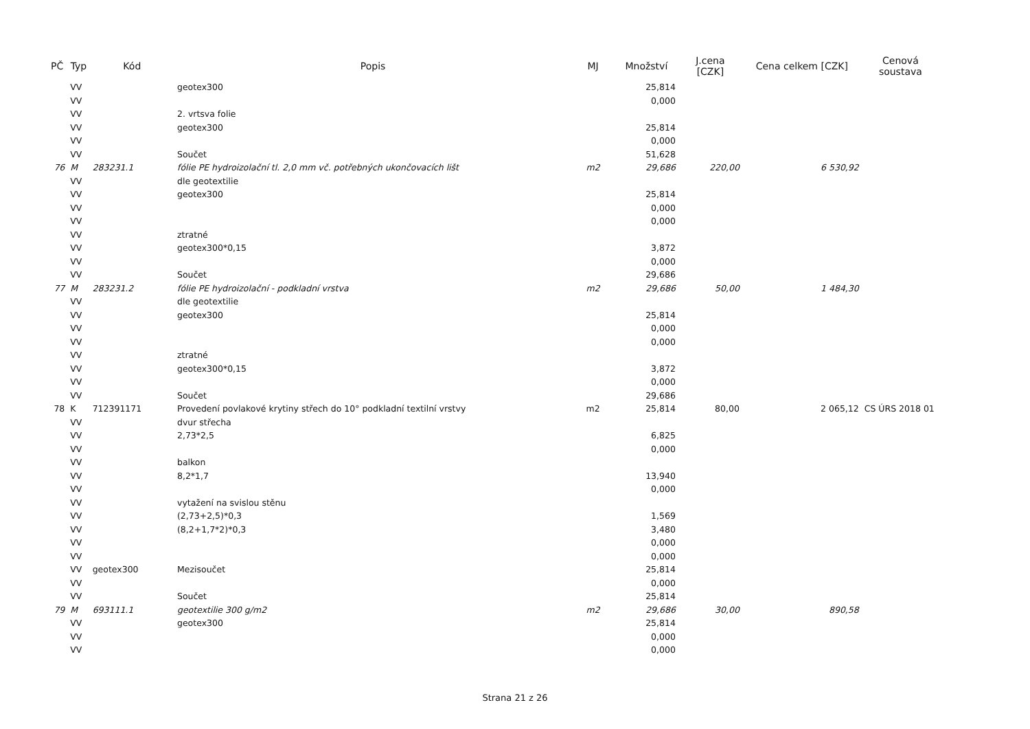| PČ | Typ | Kód | Popis | MJ | Množství | J.cena [CZK] | Cena celkem [CZK] | Cenová soustava |
| --- | --- | --- | --- | --- | --- | --- | --- | --- |
| | VV | | geotex300 | | 25,814 | | | |
| | VV | | | | 0,000 | | | |
| | VV | | 2. vrtsva folie | | | | | |
| | VV | | geotex300 | | 25,814 | | | |
| | VV | | | | 0,000 | | | |
| | VV | | Součet | | 51,628 | | | |
| 76 | M | 283231.1 | fólie PE hydroizolační tl. 2,0 mm vč. potřebných ukončovacích lišt | m2 | 29,686 | 220,00 | 6 530,92 | |
| | VV | | dle geotextilie | | | | | |
| | VV | | geotex300 | | 25,814 | | | |
| | VV | | | | 0,000 | | | |
| | VV | | | | 0,000 | | | |
| | VV | | ztratné | | | | | |
| | VV | | geotex300*0,15 | | 3,872 | | | |
| | VV | | | | 0,000 | | | |
| | VV | | Součet | | 29,686 | | | |
| 77 | M | 283231.2 | fólie PE hydroizolační - podkladní vrstva | m2 | 29,686 | 50,00 | 1 484,30 | |
| | VV | | dle geotextilie | | | | | |
| | VV | | geotex300 | | 25,814 | | | |
| | VV | | | | 0,000 | | | |
| | VV | | | | 0,000 | | | |
| | VV | | ztratné | | | | | |
| | VV | | geotex300*0,15 | | 3,872 | | | |
| | VV | | | | 0,000 | | | |
| | VV | | Součet | | 29,686 | | | |
| 78 | K | 712391171 | Provedení povlakové krytiny střech do 10° podkladní textilní vrstvy | m2 | 25,814 | 80,00 | 2 065,12 | CS ÚRS 2018 01 |
| | VV | | dvur střecha | | | | | |
| | VV | | 2,73*2,5 | | 6,825 | | | |
| | VV | | | | 0,000 | | | |
| | VV | | balkon | | | | | |
| | VV | | 8,2*1,7 | | 13,940 | | | |
| | VV | | | | 0,000 | | | |
| | VV | | vytažení na svislou stěnu | | | | | |
| | VV | | (2,73+2,5)*0,3 | | 1,569 | | | |
| | VV | | (8,2+1,7*2)*0,3 | | 3,480 | | | |
| | VV | | | | 0,000 | | | |
| | VV | | | | 0,000 | | | |
| | VV | geotex300 | Mezisoučet | | 25,814 | | | |
| | VV | | | | 0,000 | | | |
| | VV | | Součet | | 25,814 | | | |
| 79 | M | 693111.1 | geotextilie 300 g/m2 | m2 | 29,686 | 30,00 | 890,58 | |
| | VV | | geotex300 | | 25,814 | | | |
| | VV | | | | 0,000 | | | |
| | VV | | | | 0,000 | | | |
Strana 21 z 26